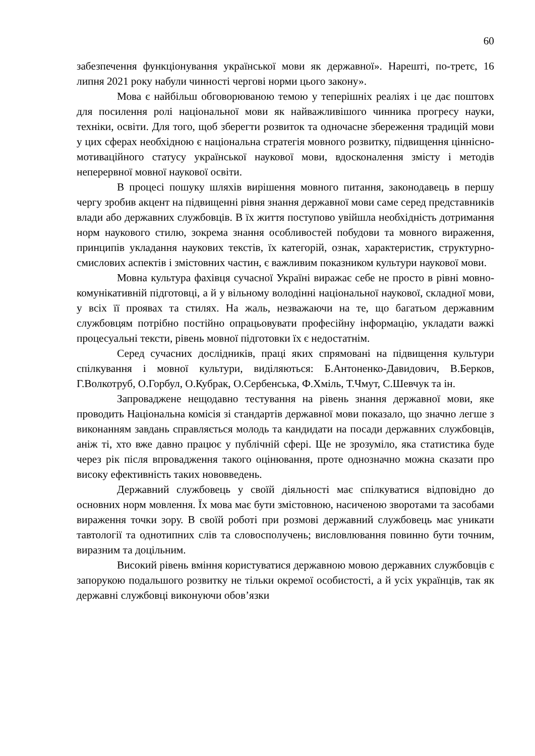60
забезпечення функціонування української мови як державної». Нарешті, по-третє, 16 липня 2021 року набули чинності чергові норми цього закону».
Мова є найбільш обговорюваною темою у теперішніх реаліях і це дає поштовх для посилення ролі національної мови як найважливішого чинника прогресу науки, техніки, освіти. Для того, щоб зберегти розвиток та одночасне збереження традицій мови у цих сферах необхідною є національна стратегія мовного розвитку, підвищення ціннісно-мотиваційного статусу української наукової мови, вдосконалення змісту і методів неперервної мовної наукової освіти.
В процесі пошуку шляхів вирішення мовного питання, законодавець в першу чергу зробив акцент на підвищенні рівня знання державної мови саме серед представників влади або державних службовців. В їх життя поступово увійшла необхідність дотримання норм наукового стилю, зокрема знання особливостей побудови та мовного вираження, принципів укладання наукових текстів, їх категорій, ознак, характеристик, структурно-смислових аспектів і змістовних частин, є важливим показником культури наукової мови.
Мовна культура фахівця сучасної Україні виражає себе не просто в рівні мовно-комунікативній підготовці, а й у вільному володінні національної наукової, складної мови, у всіх її проявах та стилях. На жаль, незважаючи на те, що багатьом державним службовцям потрібно постійно опрацьовувати професійну інформацію, укладати важкі процесуальні тексти, рівень мовної підготовки їх є недостатнім.
Серед сучасних дослідників, праці яких спрямовані на підвищення культури спілкування і мовної культури, виділяються: Б.Антоненко-Давидович, В.Берков, Г.Волкотруб, О.Горбул, О.Кубрак, О.Сербенська, Ф.Хміль, Т.Чмут, С.Шевчук та ін.
Запроваджене нещодавно тестування на рівень знання державної мови, яке проводить Національна комісія зі стандартів державної мови показало, що значно легше з виконанням завдань справляється молодь та кандидати на посади державних службовців, аніж ті, хто вже давно працює у публічній сфері. Ще не зрозуміло, яка статистика буде через рік після впровадження такого оцінювання, проте однозначно можна сказати про високу ефективність таких нововведень.
Державний службовець у своїй діяльності має спілкуватися відповідно до основних норм мовлення. Їх мова має бути змістовною, насиченою зворотами та засобами вираження точки зору. В своїй роботі при розмові державний службовець має уникати тавтології та однотипних слів та словосполучень; висловлювання повинно бути точним, виразним та доцільним.
Високий рівень вміння користуватися державною мовою державних службовців є запорукою подальшого розвитку не тільки окремої особистості, а й усіх українців, так як державні службовці виконуючи обов’язки